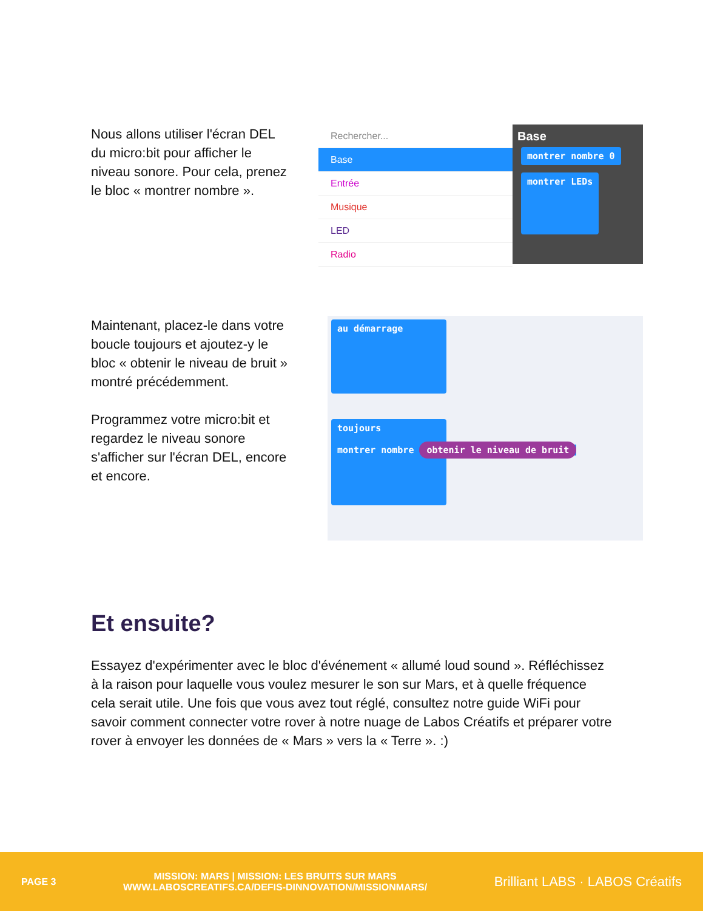Nous allons utiliser l'écran DEL du micro:bit pour afficher le niveau sonore. Pour cela, prenez le bloc « montrer nombre ».
Rechercher...
Base
Entrée
Musique
LED
Radio
Base
montrer nombre 0
montrer LEDs
Maintenant, placez-le dans votre boucle toujours et ajoutez-y le bloc « obtenir le niveau de bruit » montré précédemment.
Programmez votre micro:bit et regardez le niveau sonore s'afficher sur l'écran DEL, encore et encore.
au démarrage
toujours
montrer nombre obtenir le niveau de bruit
Et ensuite?
Essayez d'expérimenter avec le bloc d'événement « allumé loud sound ». Réfléchissez à la raison pour laquelle vous voulez mesurer le son sur Mars, et à quelle fréquence cela serait utile. Une fois que vous avez tout réglé, consultez notre guide WiFi pour savoir comment connecter votre rover à notre nuage de Labos Créatifs et préparer votre rover à envoyer les données de « Mars » vers la « Terre ». :)
PAGE 3 MISSION: MARS | MISSION: LES BRUITS SUR MARS
WWW.LABOSCREATIFS.CA/DEFIS-DINNOVATION/MISSIONMARS/ Brilliant LABS · LABOS Créatifs